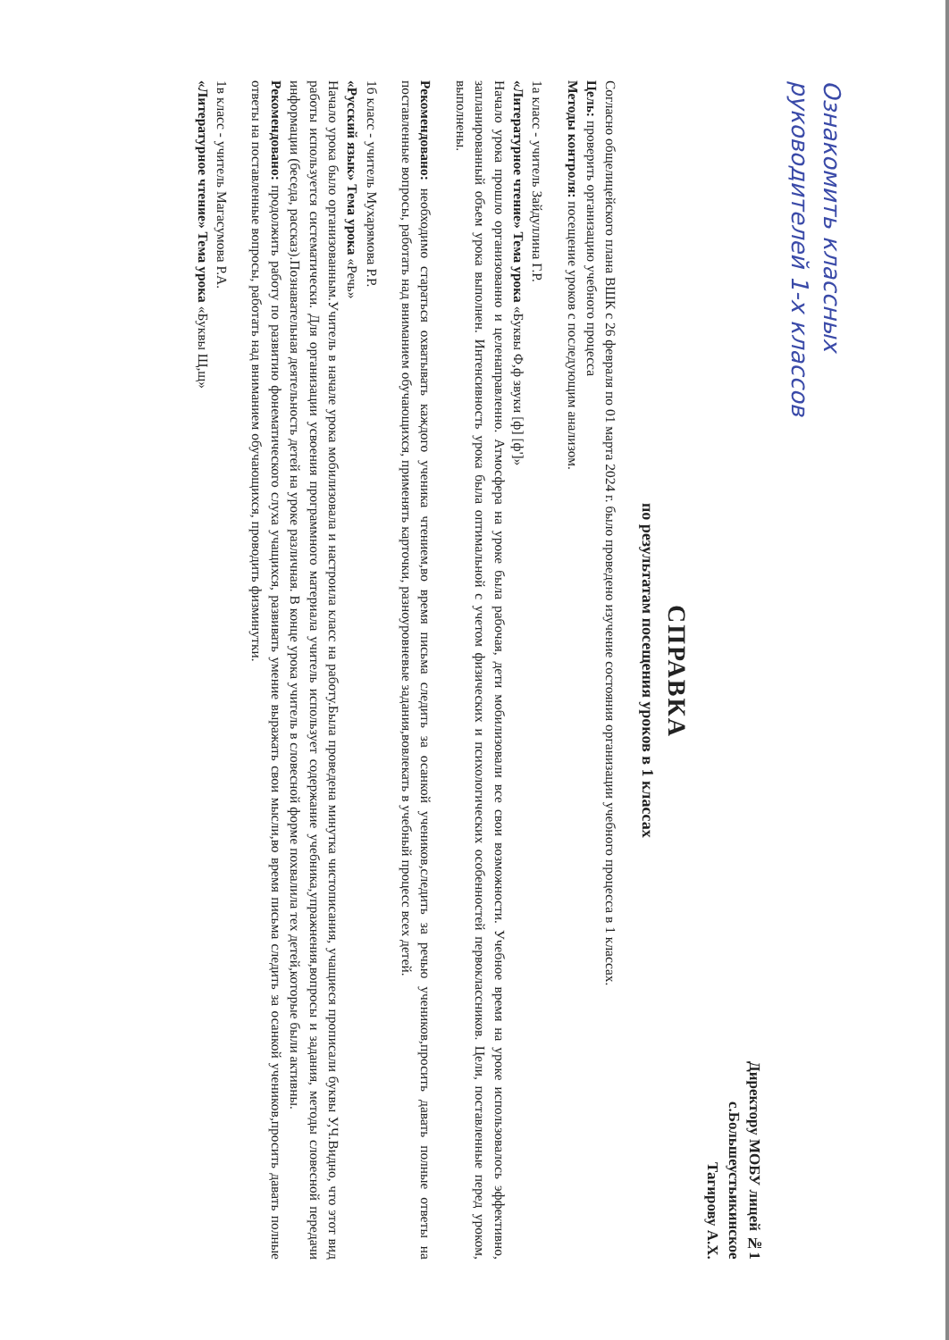Ознакомить классных
руководителей 1-х классов
Директору МОБУ лицей №1
с.Большеустьикинское
Тагирову А.Х.
СПРАВКА
по результатам посещения уроков в 1 классах
Согласно общелицейского плана ВШК с 26 февраля по 01 марта 2024 г. было проведено изучение состояния организации учебного процесса в 1 классах.
Цель: проверить организацию учебного процесса
Методы контроля: посещение уроков с последующим анализом.
1а класс - учитель Зайдуллина Г.Р.
«Литературное чтение» Тема урока «Буквы Ф,ф звуки [ф] [ф']»
Начало урока прошло организованно и целенаправленно. Атмосфера на уроке была рабочая, дети мобилизовали все свои возможности. Учебное время на уроке использовалось эффективно, запланированный объем урока выполнен. Интенсивность урока была оптимальной с учетом физических и психологических особенностей первоклассников. Цели, поставленные перед уроком, выполнены.
Рекомендовано: необходимо стараться охватывать каждого ученика чтением,во время письма следить за осанкой учеников,следить за речью учеников,просить давать полные ответы на поставленные вопросы, работать над вниманием обучающихся, применять карточки, разноуровневые задания,вовлекать в учебный процесс всех детей.
1б класс - учитель Мухарямова Р.Р.
«Русский язык» Тема урока «Речь»
Начало урока было организованным.Учитель в начале урока мобилизовала и настроила класс на работу.Была проведена минутка чистописания, учащиеся прописали буквы У,Ч.Видно, что этот вид работы используется систематически. Для организации усвоения программного материала учитель использует содержание учебника,упражнения,вопросы и задания, методы словесной передачи информации (беседа, рассказ).Познавательная деятельность детей на уроке различная. В конце урока учитель в словесной форме похвалила тех детей,которые были активны.
Рекомендовано: продолжить работу по развитию фонематического слуха учащихся, развивать умение выражать свои мысли,во время письма следить за осанкой учеников,просить давать полные ответы на поставленные вопросы, работать над вниманием обучающихся, проводить физминутки.
1в класс - учитель Магасумова Р.А.
«Литературное чтение» Тема урока «Буквы Щ,щ»